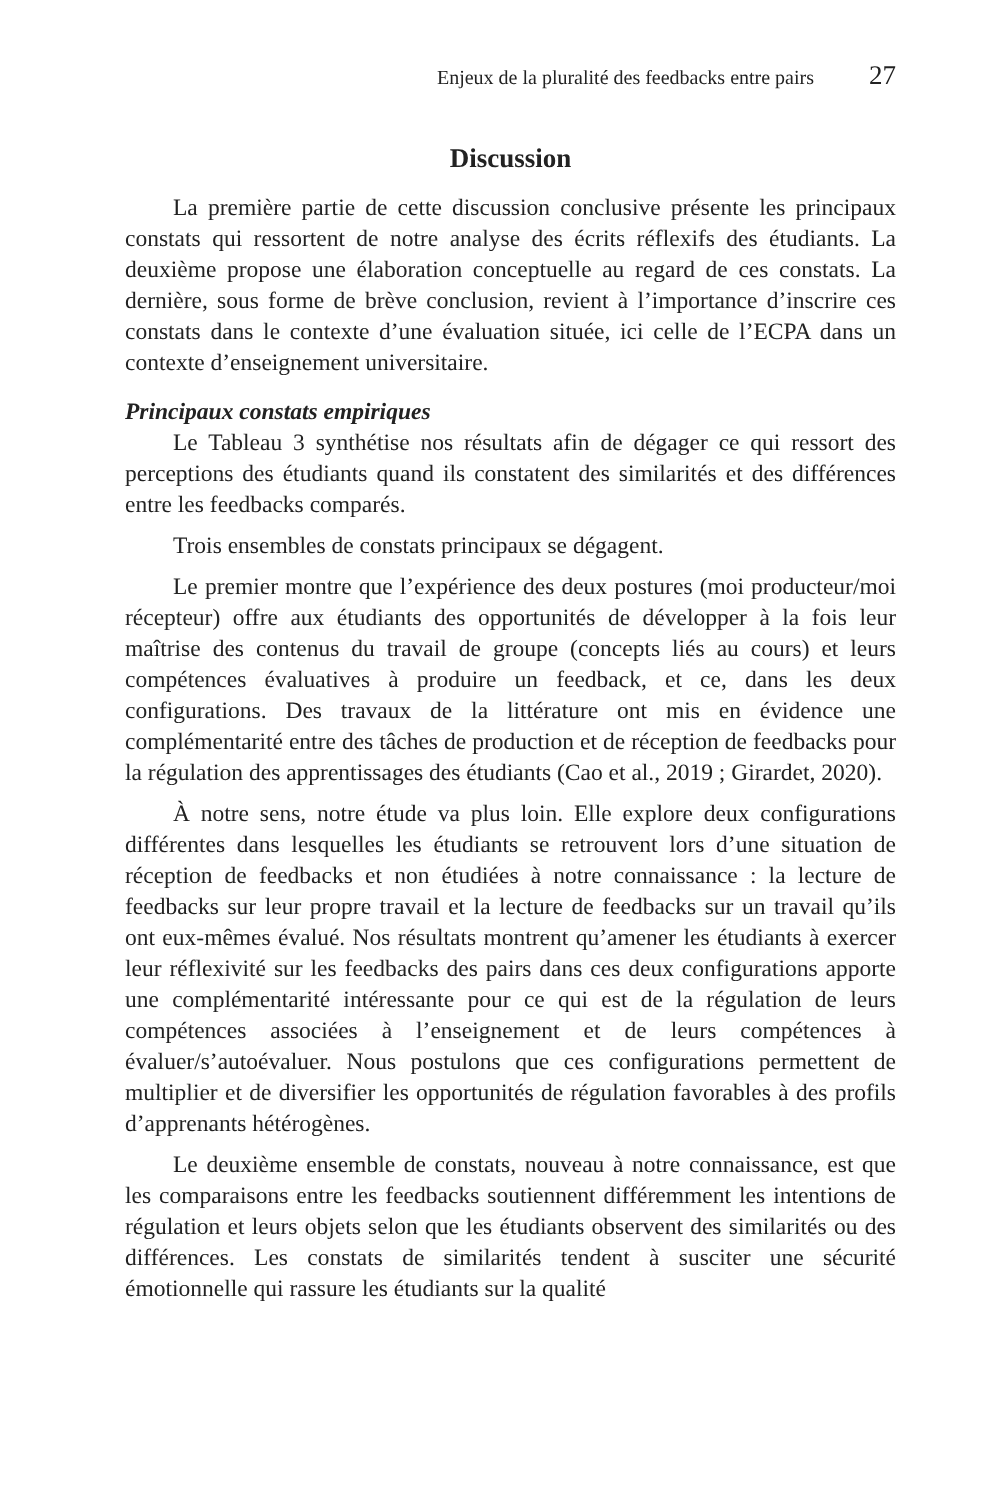Enjeux de la pluralité des feedbacks entre pairs 27
Discussion
La première partie de cette discussion conclusive présente les principaux constats qui ressortent de notre analyse des écrits réflexifs des étudiants. La deuxième propose une élaboration conceptuelle au regard de ces constats. La dernière, sous forme de brève conclusion, revient à l’importance d’inscrire ces constats dans le contexte d’une évaluation située, ici celle de l’ECPA dans un contexte d’enseignement universitaire.
Principaux constats empiriques
Le Tableau 3 synthétise nos résultats afin de dégager ce qui ressort des perceptions des étudiants quand ils constatent des similarités et des différences entre les feedbacks comparés.
Trois ensembles de constats principaux se dégagent.
Le premier montre que l’expérience des deux postures (moi producteur/moi récepteur) offre aux étudiants des opportunités de développer à la fois leur maîtrise des contenus du travail de groupe (concepts liés au cours) et leurs compétences évaluatives à produire un feedback, et ce, dans les deux configurations. Des travaux de la littérature ont mis en évidence une complémentarité entre des tâches de production et de réception de feedbacks pour la régulation des apprentissages des étudiants (Cao et al., 2019 ; Girardet, 2020).
À notre sens, notre étude va plus loin. Elle explore deux configurations différentes dans lesquelles les étudiants se retrouvent lors d’une situation de réception de feedbacks et non étudiées à notre connaissance : la lecture de feedbacks sur leur propre travail et la lecture de feedbacks sur un travail qu’ils ont eux-mêmes évalué. Nos résultats montrent qu’amener les étudiants à exercer leur réflexivité sur les feedbacks des pairs dans ces deux configurations apporte une complémentarité intéressante pour ce qui est de la régulation de leurs compétences associées à l’enseignement et de leurs compétences à évaluer/s’autoévaluer. Nous postulons que ces configurations permettent de multiplier et de diversifier les opportunités de régulation favorables à des profils d’apprenants hétérogènes.
Le deuxième ensemble de constats, nouveau à notre connaissance, est que les comparaisons entre les feedbacks soutiennent différemment les intentions de régulation et leurs objets selon que les étudiants observent des similarités ou des différences. Les constats de similarités tendent à susciter une sécurité émotionnelle qui rassure les étudiants sur la qualité